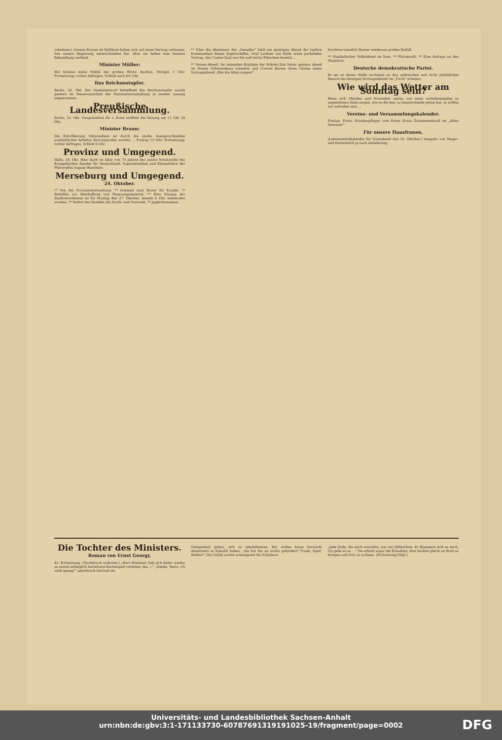zubehnen.) Unsere Braven im Baltikum haben sich auf einen Vertrag verlassen, den unsere Regierung unterschrieben hat. Aber sie haben eine bessere Behandlung verdient.
Minister Müller:
Wir können keine Politik der großen Worte machen. Morgen 1 Uhr: Fortsetzung; vorher Anfragen. Schluß nach 6½ Uhr.
Das Reichsnotopfer.
Berlin, 24. Okt. Der Gesetzentwurf betreffend das Reichsnotopfer wurde gestern im Steuerausschuß der Nationalversammlung in zweiter Lesung angenommen.
Preußische Landesversammlung.
Berlin, 23. Okt. Vizepräsident Dr. v. Kries eröffnet die Sitzung um 11 Uhr 20 Min.
Minister Braun:
Die Entvölkerung Ostpreußens ist durch die starke Inanspruchnahme ausländischer Arbeiter hervorgerufen worden ... Freitag 12 Uhr: Fortsetzung; vorher Anfragen. Schluß 6 Uhr.
Provinz und Umgegend.
Halle, 24. Okt. Hier starb im Alter von 73 Jahren der zweite Vorsitzende des Evangelischen Bundes für Deutschland, Superintendent und Ehrendoktor der Philosophie August Waechtler.
Merseburg und Umgegend.
24. Oktober.
** Von der Provinzialverwaltung. ** Schmalz statt Butter für Kranke. ** Beihilfen zur Beschaffung von Feuerungsmaterial. ** Eine Sitzung der Stadtverordneten ist für Montag den 27. Oktober, abends 6 Uhr, einberufen worden. ** Verbot des Handels mit Zucht- und Nutzvieh. ** Jagdschonzeiten.
** Über die Abenteuer des „Seeadler“ hielt am gestrigen Abend der tapfere Kommandant dieses Kaperschiffes, Graf Luckner aus Halle einen packenden Vortrag. Der Casino-Saal war bis aufs letzte Plätzchen besetzt ...
** Verner-Abend. Im reizenden Kostüme der Rokoko-Zeit boten gestern abend im Neuen Schützenhaus Lieselott und Conrad Berner ihren Gästen einen Vortragsabend „Wie die Alten sungen“.
brachten Lieselott Berner wiederum großen Beifall.
** Musikalischer Volksabend im Dom. ** Platzmusik. ** Eine Anfrage an den Magistrat.
Deutsche demokratische Partei.
Es sei an dieser Stelle nochmals an den zahlreichen und recht pünktlichen Besuch des heutigen Vortragsabends im „Tivoli“ erinnert.
Wie wird das Wetter am Sonntag sein?
Wenn sich Oktober und November weiter von einer verhältnismäßig so angenehmen Seite zeigen, wie es die hier zu besprechende getan hat, so wollen wir zufrieden sein ...
Vereins- und Versammlungskalender.
Freitag: Freiw. Krankenpfleger vom Roten Kreuz Zusammenkunft im „Alten Dessauer“.
Für unsere Hausfrauen.
(Lebensmittelkalender für Sonnabend den 25. Oktober.) Ausgabe von Mager- und Buttermilch je nach Anlieferung.
Die Tochter des Ministers.
Roman von Ernst Georgy.
43. Fortsetzung. (Nachdruck verboten.) „Herr Wiesener ließ sich leider wieder zu einem anfänglich harmlosen Kartenspiel verleiten, das —“ „Danke, Tante, ich weiß genug!“ unterbrach Gertrud sie.
Gelegenheit geben, sich zu rehabilitieren. Wir wollen keine Vorwürfe deinerseits in Zukunft haben. „Sie hat ihn an nichts gehindert! Trunk, Spiel, Weiber!“ Die Gräfin zuckte schweigend die Schultern.
„Jede Zeile, die mich erreichte, war ein Hilfeschrei. Er klammert sich an mich, ich gebe es zu ...“ Sie erhielt sogar die Erlaubnis, ihre Sachen gleich an Bord zu bringen und dort zu wohnen. (Fortsetzung folgt.)
Universitäts- und Landesbibliothek Sachsen-Anhalt
urn:nbn:de:gbv:3:1-171133730-60787691319191025-19/fragment/page=0002
DFG